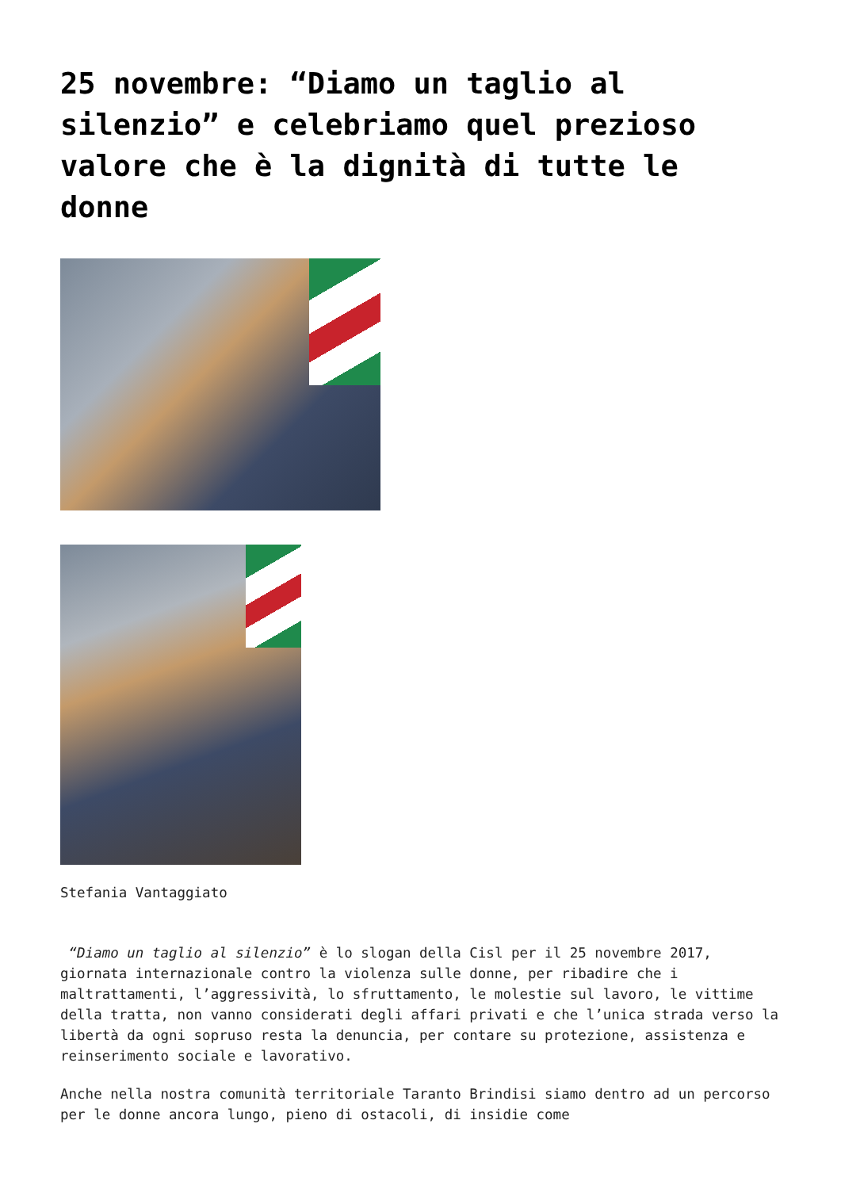25 novembre: “Diamo un taglio al silenzio” e celebriamo quel prezioso valore che è la dignità di tutte le donne
Stefania Vantaggiato
“Diamo un taglio al silenzio” è lo slogan della Cisl per il 25 novembre 2017, giornata internazionale contro la violenza sulle donne, per ribadire che i maltrattamenti, l’aggressività, lo sfruttamento, le molestie sul lavoro, le vittime della tratta, non vanno considerati degli affari privati e che l’unica strada verso la libertà da ogni sopruso resta la denuncia, per contare su protezione, assistenza e reinserimento sociale e lavorativo.
Anche nella nostra comunità territoriale Taranto Brindisi siamo dentro ad un percorso per le donne ancora lungo, pieno di ostacoli, di insidie come